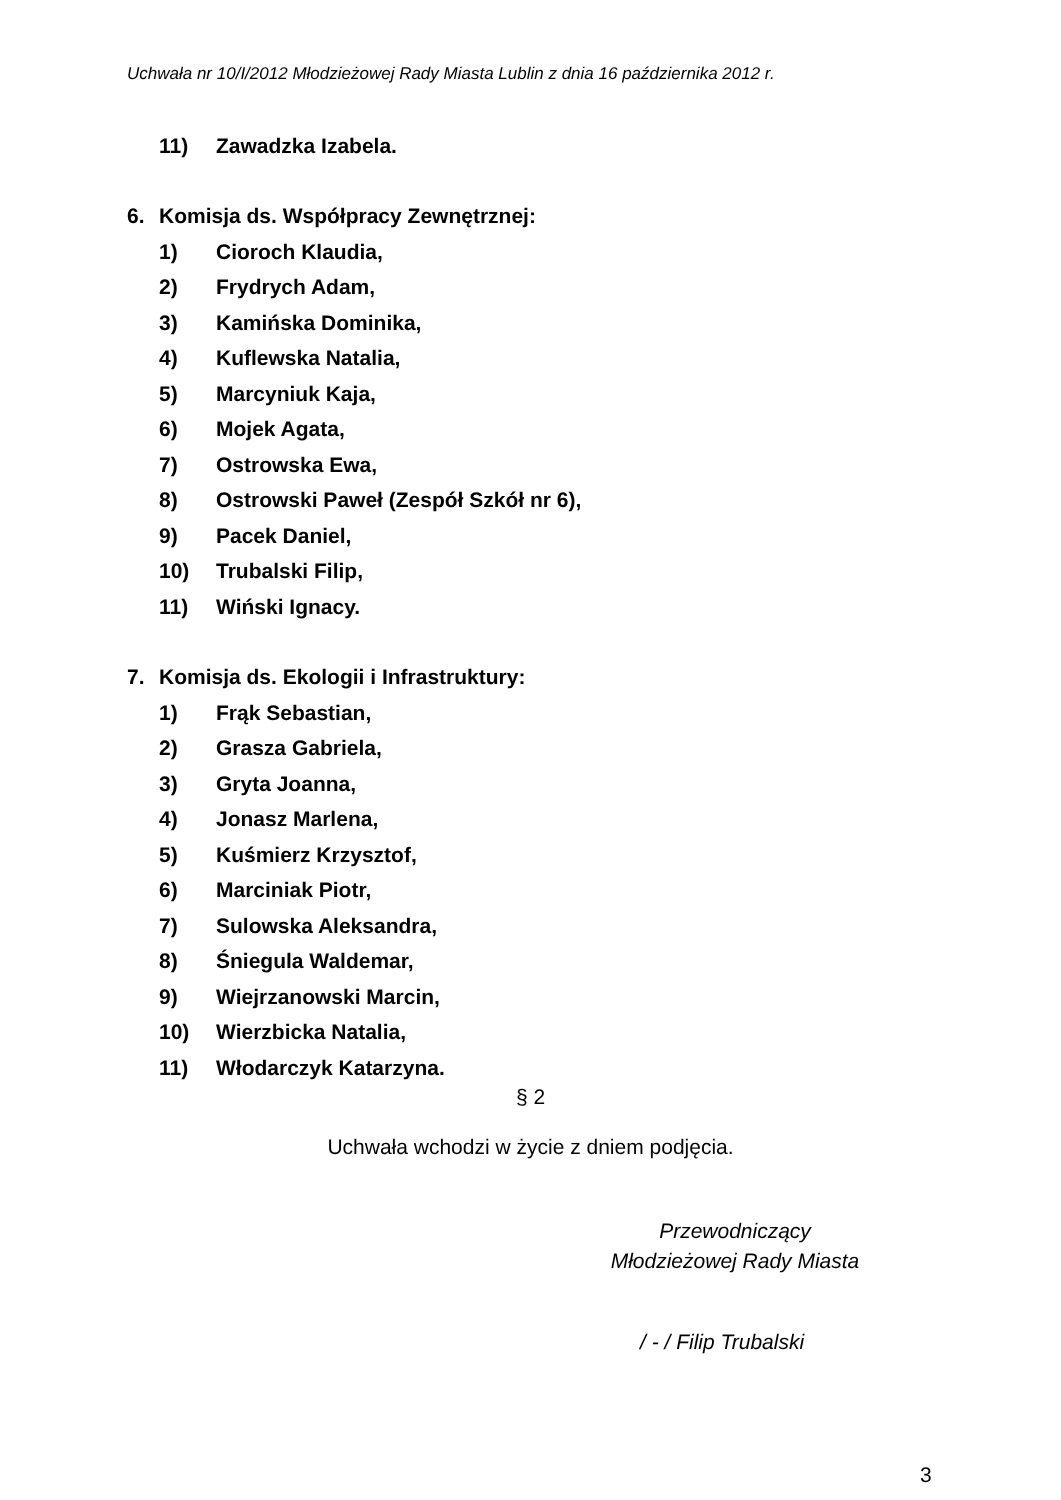Uchwała nr 10/I/2012 Młodzieżowej Rady Miasta Lublin z dnia 16 października 2012 r.
11) Zawadzka Izabela.
6. Komisja ds. Współpracy Zewnętrznej:
1) Cioroch Klaudia,
2) Frydrych Adam,
3) Kamińska Dominika,
4) Kuflewska Natalia,
5) Marcyniuk Kaja,
6) Mojek Agata,
7) Ostrowska Ewa,
8) Ostrowski Paweł (Zespół Szkół nr 6),
9) Pacek Daniel,
10) Trubalski Filip,
11) Wiński Ignacy.
7. Komisja ds. Ekologii i Infrastruktury:
1) Frąk Sebastian,
2) Grasza Gabriela,
3) Gryta Joanna,
4) Jonasz Marlena,
5) Kuśmierz Krzysztof,
6) Marciniak Piotr,
7) Sulowska Aleksandra,
8) Śniegula Waldemar,
9) Wiejrzanowski Marcin,
10) Wierzbicka Natalia,
11) Włodarczyk Katarzyna.
§ 2
Uchwała wchodzi w życie z dniem podjęcia.
Przewodniczący
Młodzieżowej Rady Miasta
/ - / Filip Trubalski
3